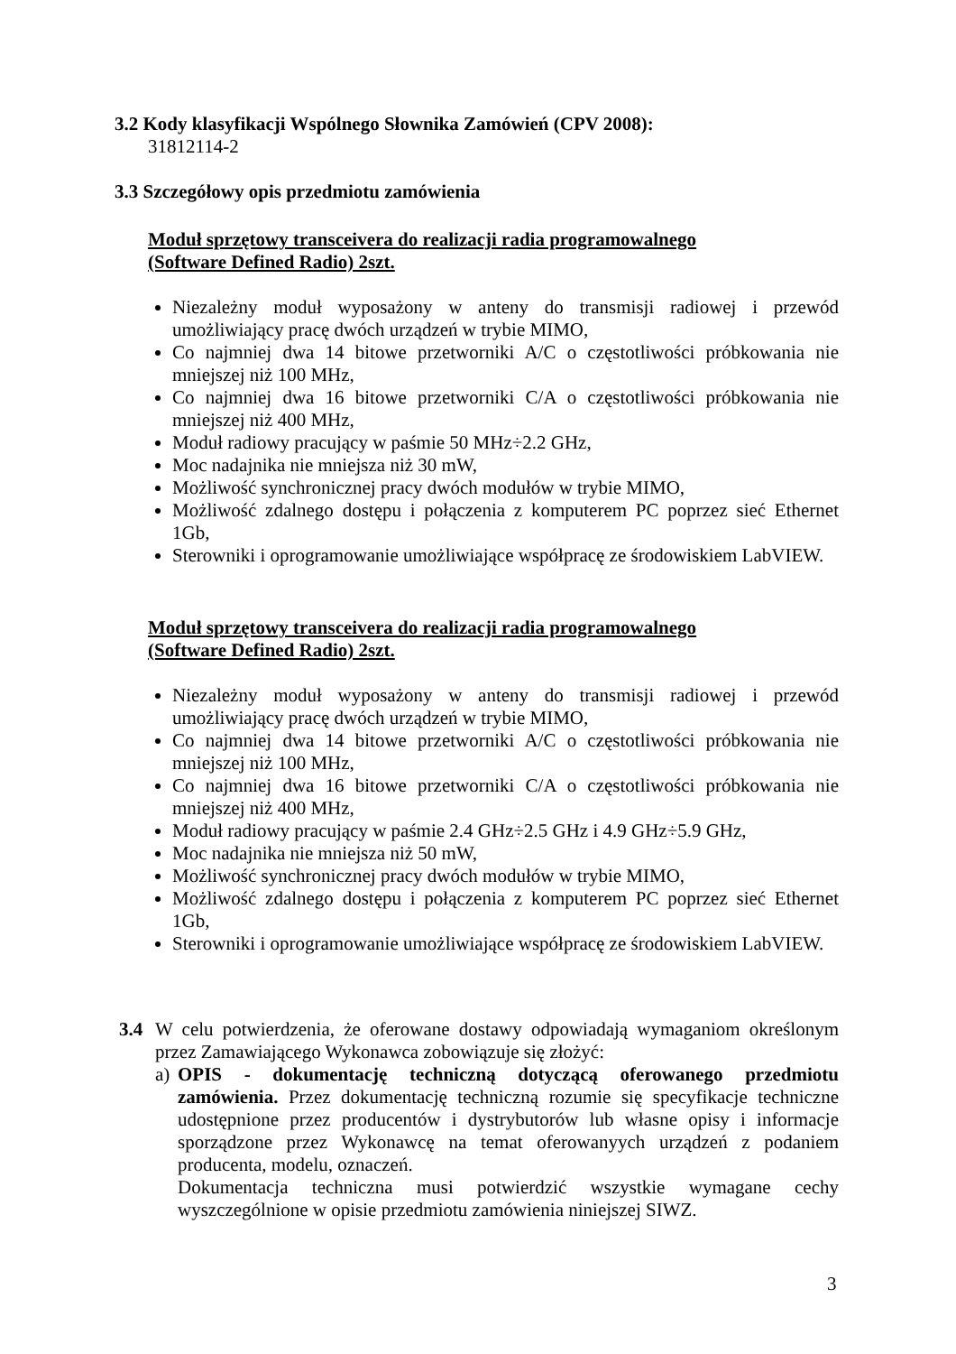3.2 Kody klasyfikacji Wspólnego Słownika Zamówień (CPV 2008):
31812114-2
3.3 Szczegółowy opis przedmiotu zamówienia
Moduł sprzętowy transceivera do realizacji radia programowalnego (Software Defined Radio) 2szt.
Niezależny moduł wyposażony w anteny do transmisji radiowej i przewód umożliwiający pracę dwóch urządzeń w trybie MIMO,
Co najmniej dwa 14 bitowe przetworniki A/C o częstotliwości próbkowania nie mniejszej niż 100 MHz,
Co najmniej dwa 16 bitowe przetworniki C/A o częstotliwości próbkowania nie mniejszej niż 400 MHz,
Moduł radiowy pracujący w paśmie 50 MHz÷2.2 GHz,
Moc nadajnika nie mniejsza niż 30 mW,
Możliwość synchronicznej pracy dwóch modułów w trybie MIMO,
Możliwość zdalnego dostępu i połączenia z komputerem PC poprzez sieć Ethernet 1Gb,
Sterowniki i oprogramowanie umożliwiające współpracę ze środowiskiem LabVIEW.
Moduł sprzętowy transceivera do realizacji radia programowalnego (Software Defined Radio) 2szt.
Niezależny moduł wyposażony w anteny do transmisji radiowej i przewód umożliwiający pracę dwóch urządzeń w trybie MIMO,
Co najmniej dwa 14 bitowe przetworniki A/C o częstotliwości próbkowania nie mniejszej niż 100 MHz,
Co najmniej dwa 16 bitowe przetworniki C/A o częstotliwości próbkowania nie mniejszej niż 400 MHz,
Moduł radiowy pracujący w paśmie 2.4 GHz÷2.5 GHz i 4.9 GHz÷5.9 GHz,
Moc nadajnika nie mniejsza niż 50 mW,
Możliwość synchronicznej pracy dwóch modułów w trybie MIMO,
Możliwość zdalnego dostępu i połączenia z komputerem PC poprzez sieć Ethernet 1Gb,
Sterowniki i oprogramowanie umożliwiające współpracę ze środowiskiem LabVIEW.
3.4 W celu potwierdzenia, że oferowane dostawy odpowiadają wymaganiom określonym przez Zamawiającego Wykonawca zobowiązuje się złożyć:
a)
OPIS - dokumentację techniczną dotyczącą oferowanego przedmiotu zamówienia. Przez dokumentację techniczną rozumie się specyfikacje techniczne udostępnione przez producentów i dystrybutorów lub własne opisy i informacje sporządzone przez Wykonawcę na temat oferowanyych urządzeń z podaniem producenta, modelu, oznaczeń.
Dokumentacja techniczna musi potwierdzić wszystkie wymagane cechy wyszczególnione w opisie przedmiotu zamówienia niniejszej SIWZ.
3